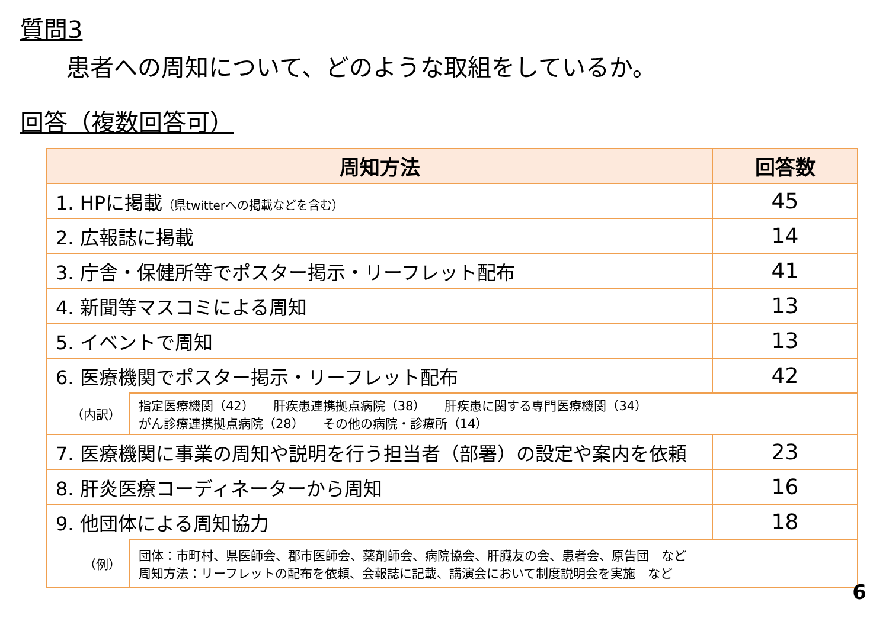質問3
患者への周知について、どのような取組をしているか。
回答（複数回答可）
| 周知方法 | | 回答数 |
| --- | --- | --- |
| 1. HPに掲載 （県twitterへの掲載などを含む） | | 45 |
| 2. 広報誌に掲載 | | 14 |
| 3. 庁舎・保健所等でポスター掲示・リーフレット配布 | | 41 |
| 4. 新聞等マスコミによる周知 | | 13 |
| 5. イベントで周知 | | 13 |
| 6. 医療機関でポスター掲示・リーフレット配布 | | 42 |
| （内訳） | 指定医療機関（42） 肝疾患連携拠点病院（38） 肝疾患に関する専門医療機関（34） がん診療連携拠点病院（28） その他の病院・診療所（14） | |
| 7. 医療機関に事業の周知や説明を行う担当者（部署）の設定や案内を依頼 | | 23 |
| 8. 肝炎医療コーディネーターから周知 | | 16 |
| 9. 他団体による周知協力 | | 18 |
| （例） | 団体：市町村、県医師会、郡市医師会、薬剤師会、病院協会、肝臓友の会、患者会、原告団 など 周知方法：リーフレットの配布を依頼、会報誌に記載、講演会において制度説明会を実施 など | |
6